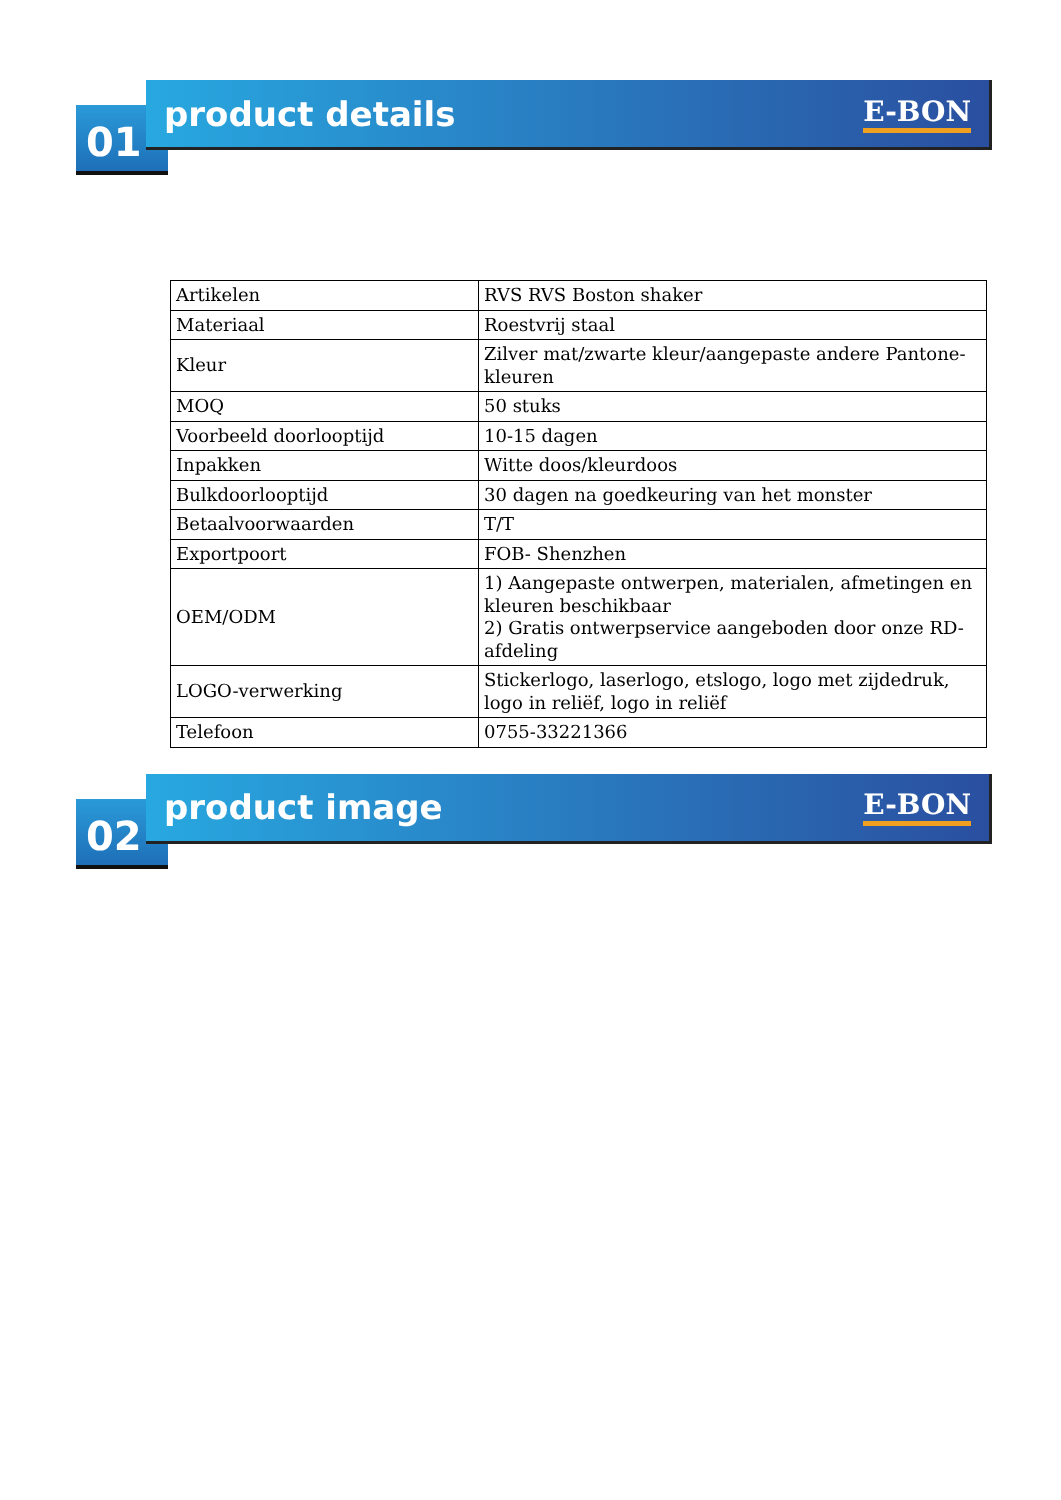01
product details
E-BON
| Artikelen | RVS RVS Boston shaker |
| Materiaal | Roestvrij staal |
| Kleur | Zilver mat/zwarte kleur/aangepaste andere Pantone-kleuren |
| MOQ | 50 stuks |
| Voorbeeld doorlooptijd | 10-15 dagen |
| Inpakken | Witte doos/kleurdoos |
| Bulkdoorlooptijd | 30 dagen na goedkeuring van het monster |
| Betaalvoorwaarden | T/T |
| Exportpoort | FOB- Shenzhen |
| OEM/ODM | 1) Aangepaste ontwerpen, materialen, afmetingen en kleuren beschikbaar 2) Gratis ontwerpservice aangeboden door onze RD-afdeling |
| LOGO-verwerking | Stickerlogo, laserlogo, etslogo, logo met zijdedruk, logo in reliëf, logo in reliëf |
| Telefoon | 0755-33221366 |
02
product image
E-BON